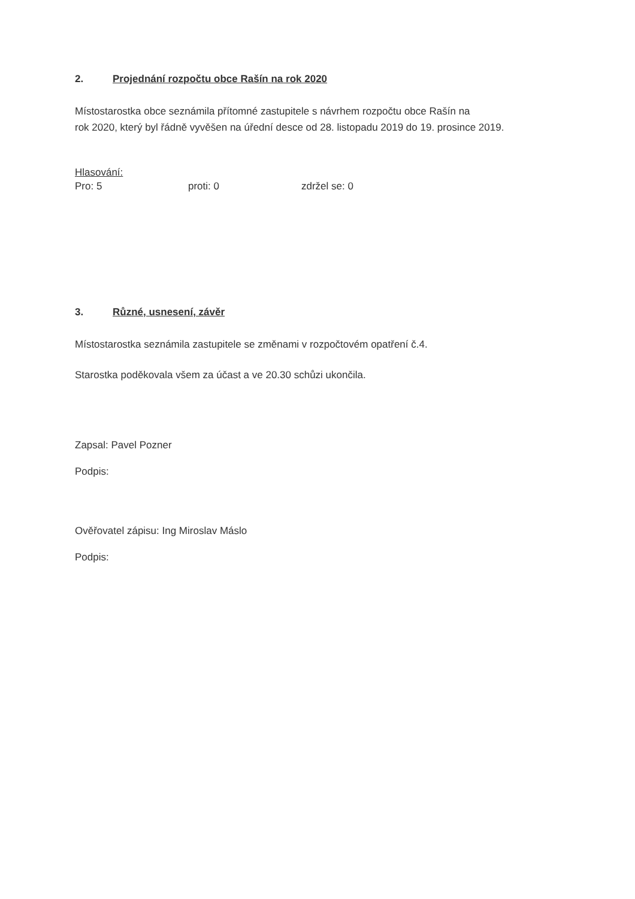2. Projednání rozpočtu obce Rašín na rok 2020
Místostarostka obce seznámila přítomné zastupitele s návrhem rozpočtu obce Rašín na
rok 2020, který byl řádně vyvěšen na úřední desce od 28. listopadu 2019 do 19. prosince 2019.
Hlasování:
Pro: 5 proti: 0 zdržel se: 0
3. Různé, usnesení, závěr
Místostarostka seznámila zastupitele se změnami v rozpočtovém opatření č.4.
Starostka poděkovala všem za účast a ve 20.30 schůzi ukončila.
Zapsal: Pavel Pozner
Podpis:
Ověřovatel zápisu: Ing Miroslav Máslo
Podpis: